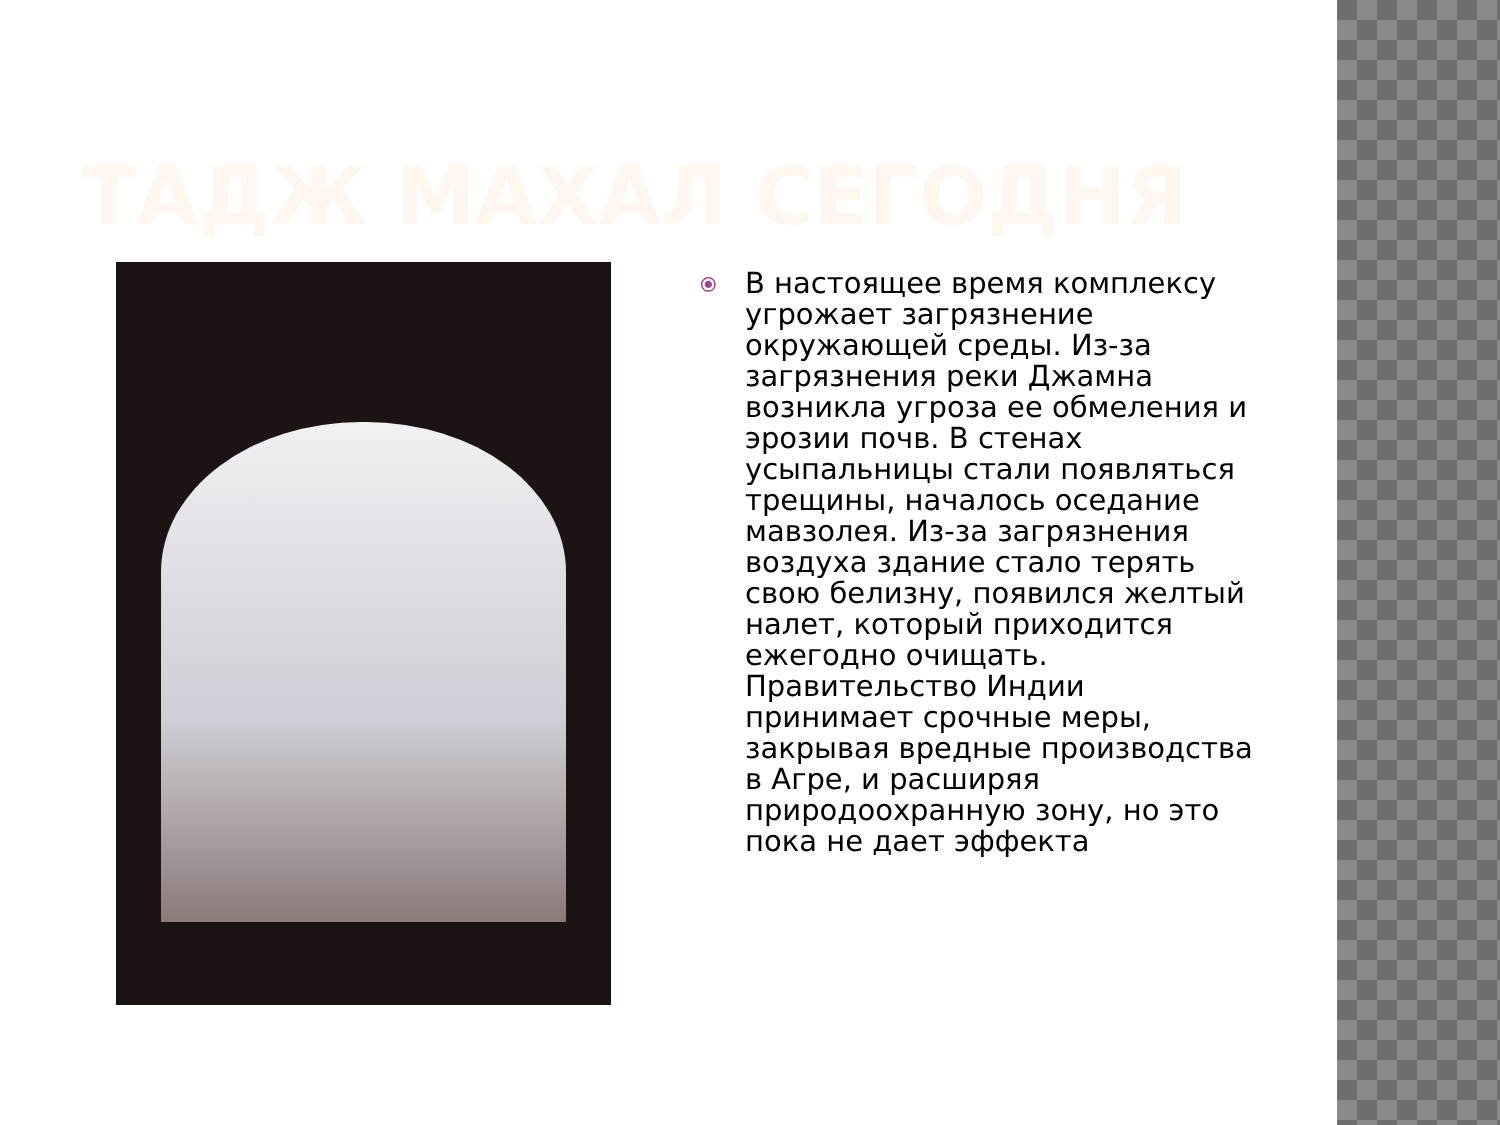ТАДЖ МАХАЛ СЕГОДНЯ
⦿
В настоящее время комплексу угрожает загрязнение окружающей среды. Из-за загрязнения реки Джамна возникла угроза ее обмеления и эрозии почв. В стенах усыпальницы стали появляться трещины, началось оседание мавзолея. Из-за загрязнения воздуха здание стало терять свою белизну, появился желтый налет, который приходится ежегодно очищать. Правительство Индии принимает срочные меры, закрывая вредные производства в Агре, и расширяя природоохранную зону, но это пока не дает эффекта